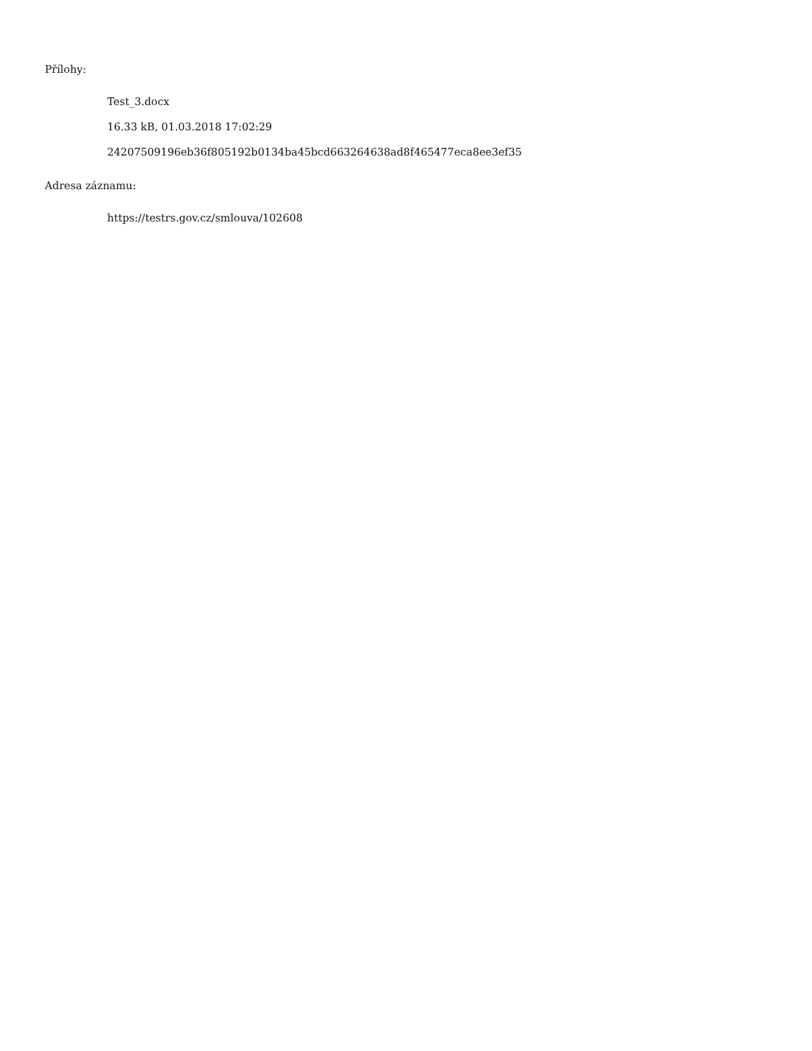Přílohy:
Test_3.docx
16.33 kB, 01.03.2018 17:02:29
24207509196eb36f805192b0134ba45bcd663264638ad8f465477eca8ee3ef35
Adresa záznamu:
https://testrs.gov.cz/smlouva/102608